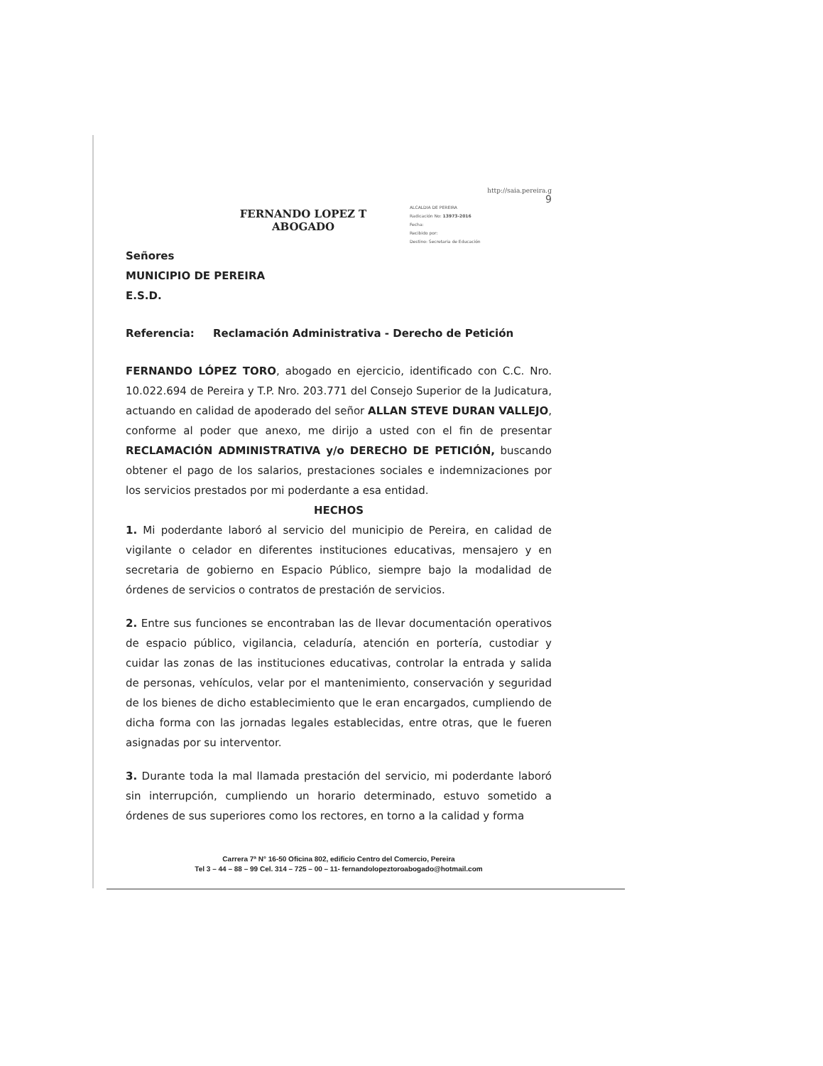FERNANDO LOPEZ T
ABOGADO
http://saia.pereira.g
9
ALCALDIA DE PEREIRA
Radicación No: 13973-2016
Fecha:
Recibido por:
Destino: Secretaria de Educación
Señores
MUNICIPIO DE PEREIRA
E.S.D.
Referencia: Reclamación Administrativa - Derecho de Petición
FERNANDO LÓPEZ TORO, abogado en ejercicio, identificado con C.C. Nro. 10.022.694 de Pereira y T.P. Nro. 203.771 del Consejo Superior de la Judicatura, actuando en calidad de apoderado del señor ALLAN STEVE DURAN VALLEJO, conforme al poder que anexo, me dirijo a usted con el fin de presentar RECLAMACIÓN ADMINISTRATIVA y/o DERECHO DE PETICIÓN, buscando obtener el pago de los salarios, prestaciones sociales e indemnizaciones por los servicios prestados por mi poderdante a esa entidad.
HECHOS
1. Mi poderdante laboró al servicio del municipio de Pereira, en calidad de vigilante o celador en diferentes instituciones educativas, mensajero y en secretaria de gobierno en Espacio Público, siempre bajo la modalidad de órdenes de servicios o contratos de prestación de servicios.
2. Entre sus funciones se encontraban las de llevar documentación operativos de espacio público, vigilancia, celaduría, atención en portería, custodiar y cuidar las zonas de las instituciones educativas, controlar la entrada y salida de personas, vehículos, velar por el mantenimiento, conservación y seguridad de los bienes de dicho establecimiento que le eran encargados, cumpliendo de dicha forma con las jornadas legales establecidas, entre otras, que le fueren asignadas por su interventor.
3. Durante toda la mal llamada prestación del servicio, mi poderdante laboró sin interrupción, cumpliendo un horario determinado, estuvo sometido a órdenes de sus superiores como los rectores, en torno a la calidad y forma
Carrera 7ª N° 16-50 Oficina 802, edificio Centro del Comercio, Pereira
Tel 3 – 44 – 88 – 99 Cel. 314 – 725 – 00 – 11- fernandolopeztoroabogado@hotmail.com